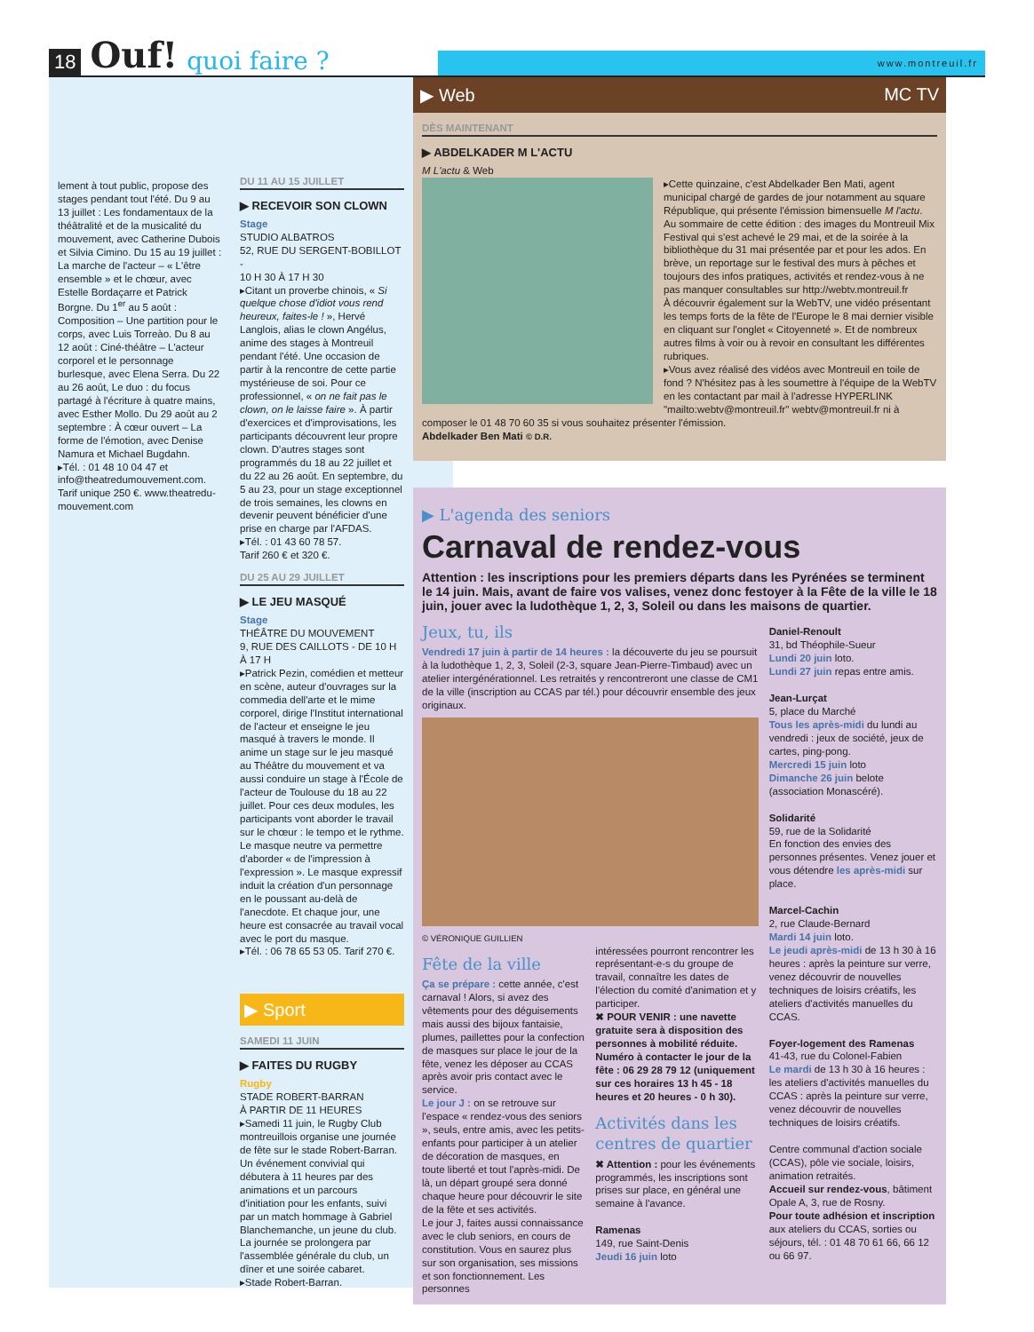18 Ouf! quoi faire ? www.montreuil.fr
lement à tout public, propose des stages pendant tout l'été. Du 9 au 13 juillet : Les fondamentaux de la théâtralité et de la musicalité du mouvement, avec Catherine Dubois et Silvia Cimino. Du 15 au 19 juillet : La marche de l'acteur – « L'être ensemble » et le chœur, avec Estelle Bordaçarre et Patrick Borgne. Du 1<sup>er</sup> au 5 août : Composition – Une partition pour le corps, avec Luis Torreào. Du 8 au 12 août : Ciné-théâtre – L'acteur corporel et le personnage burlesque, avec Elena Serra. Du 22 au 26 août, Le duo : du focus partagé à l'écriture à quatre mains, avec Esther Mollo. Du 29 août au 2 septembre : À cœur ouvert – La forme de l'émotion, avec Denise Namura et Michael Bugdahn.
▸Tél. : 01 48 10 04 47 et info@theatredumouvement.com. Tarif unique 250 €. www.theatredu-mouvement.com
DU 11 AU 15 JUILLET
▶ RECEVOIR SON CLOWN
Stage
STUDIO ALBATROS
52, RUE DU SERGENT-BOBILLOT -
10 H 30 À 17 H 30
▸Citant un proverbe chinois, « Si quelque chose d'idiot vous rend heureux, faites-le ! », Hervé Langlois, alias le clown Angélus, anime des stages à Montreuil pendant l'été. Une occasion de partir à la rencontre de cette partie mystérieuse de soi. Pour ce professionnel, « on ne fait pas le clown, on le laisse faire ». À partir d'exercices et d'improvisations, les participants découvrent leur propre clown. D'autres stages sont programmés du 18 au 22 juillet et du 22 au 26 août. En septembre, du 5 au 23, pour un stage exceptionnel de trois semaines, les clowns en devenir peuvent bénéficier d'une prise en charge par l'AFDAS.
▸Tél. : 01 43 60 78 57.
Tarif 260 € et 320 €.
DU 25 AU 29 JUILLET
▶ LE JEU MASQUÉ
Stage
THÉÂTRE DU MOUVEMENT
9, RUE DES CAILLOTS - DE 10 H À 17 H
▸Patrick Pezin, comédien et metteur en scène, auteur d'ouvrages sur la commedia dell'arte et le mime corporel, dirige l'Institut international de l'acteur et enseigne le jeu masqué à travers le monde. Il anime un stage sur le jeu masqué au Théâtre du mouvement et va aussi conduire un stage à l'École de l'acteur de Toulouse du 18 au 22 juillet. Pour ces deux modules, les participants vont aborder le travail sur le chœur : le tempo et le rythme. Le masque neutre va permettre d'aborder « de l'impression à l'expression ». Le masque expressif induit la création d'un personnage en le poussant au-delà de l'anecdote. Et chaque jour, une heure est consacrée au travail vocal avec le port du masque.
▸Tél. : 06 78 65 53 05. Tarif 270 €.
▶ Sport
SAMEDI 11 JUIN
▶ FAITES DU RUGBY
Rugby
STADE ROBERT-BARRAN
À PARTIR DE 11 HEURES
▸Samedi 11 juin, le Rugby Club montreuillois organise une journée de fête sur le stade Robert-Barran. Un événement convivial qui débutera à 11 heures par des animations et un parcours d'initiation pour les enfants, suivi par un match hommage à Gabriel Blanchemanche, un jeune du club. La journée se prolongera par l'assemblée générale du club, un dîner et une soirée cabaret.
▸Stade Robert-Barran.
▶ Web MC TV
DÈS MAINTENANT
▶ ABDELKADER M L'ACTU
M L'actu & Web
▸Cette quinzaine, c'est Abdelkader Ben Mati, agent municipal chargé de gardes de jour notamment au square République, qui présente l'émission bimensuelle M l'actu. Au sommaire de cette édition : des images du Montreuil Mix Festival qui s'est achevé le 29 mai, et de la soirée à la bibliothèque du 31 mai présentée par et pour les ados. En brève, un reportage sur le festival des murs à pêches et toujours des infos pratiques, activités et rendez-vous à ne pas manquer consultables sur http://webtv.montreuil.fr
À découvrir également sur la WebTV, une vidéo présentant les temps forts de la fête de l'Europe le 8 mai dernier visible en cliquant sur l'onglet « Citoyenneté ». Et de nombreux autres films à voir ou à revoir en consultant les différentes rubriques.
▸Vous avez réalisé des vidéos avec Montreuil en toile de fond ? N'hésitez pas à les soumettre à l'équipe de la WebTV en les contactant par mail à l'adresse HYPERLINK "mailto:webtv@montreuil.fr" webtv@montreuil.fr ni à composer le 01 48 70 60 35 si vous souhaitez présenter l'émission.
Abdelkader Ben Mati © D.R.
▶ L'agenda des seniors
Carnaval de rendez-vous
Attention : les inscriptions pour les premiers départs dans les Pyrénées se terminent le 14 juin. Mais, avant de faire vos valises, venez donc festoyer à la Fête de la ville le 18 juin, jouer avec la ludothèque 1, 2, 3, Soleil ou dans les maisons de quartier.
Jeux, tu, ils
Vendredi 17 juin à partir de 14 heures : la découverte du jeu se poursuit à la ludothèque 1, 2, 3, Soleil (2-3, square Jean-Pierre-Timbaud) avec un atelier intergénérationnel. Les retraités y rencontreront une classe de CM1 de la ville (inscription au CCAS par tél.) pour découvrir ensemble des jeux originaux.
© VÉRONIQUE GUILLIEN
Fête de la ville
Ça se prépare : cette année, c'est carnaval ! Alors, si avez des vêtements pour des déguisements mais aussi des bijoux fantaisie, plumes, paillettes pour la confection de masques sur place le jour de la fête, venez les déposer au CCAS après avoir pris contact avec le service.
Le jour J : on se retrouve sur l'espace « rendez-vous des seniors », seuls, entre amis, avec les petits-enfants pour participer à un atelier de décoration de masques, en toute liberté et tout l'après-midi. De là, un départ groupé sera donné chaque heure pour découvrir le site de la fête et ses activités.
Le jour J, faites aussi connaissance avec le club seniors, en cours de constitution. Vous en saurez plus sur son organisation, ses missions et son fonctionnement. Les personnes
intéressées pourront rencontrer les représentant-e-s du groupe de travail, connaître les dates de l'élection du comité d'animation et y participer.
✖ POUR VENIR : une navette gratuite sera à disposition des personnes à mobilité réduite. Numéro à contacter le jour de la fête : 06 29 28 79 12 (uniquement sur ces horaires 13 h 45 - 18 heures et 20 heures - 0 h 30).
Activités dans les centres de quartier
✖ Attention : pour les événements programmés, les inscriptions sont prises sur place, en général une semaine à l'avance.
Ramenas
149, rue Saint-Denis
Jeudi 16 juin loto
Daniel-Renoult
31, bd Théophile-Sueur
Lundi 20 juin loto.
Lundi 27 juin repas entre amis.
Jean-Lurçat
5, place du Marché
Tous les après-midi du lundi au vendredi : jeux de société, jeux de cartes, ping-pong.
Mercredi 15 juin loto
Dimanche 26 juin belote (association Monascéré).
Solidarité
59, rue de la Solidarité
En fonction des envies des personnes présentes. Venez jouer et vous détendre les après-midi sur place.
Marcel-Cachin
2, rue Claude-Bernard
Mardi 14 juin loto.
Le jeudi après-midi de 13 h 30 à 16 heures : après la peinture sur verre, venez découvrir de nouvelles techniques de loisirs créatifs, les ateliers d'activités manuelles du CCAS.
Foyer-logement des Ramenas
41-43, rue du Colonel-Fabien
Le mardi de 13 h 30 à 16 heures : les ateliers d'activités manuelles du CCAS : après la peinture sur verre, venez découvrir de nouvelles techniques de loisirs créatifs.
Centre communal d'action sociale (CCAS), pôle vie sociale, loisirs, animation retraités.
Accueil sur rendez-vous, bâtiment Opale A, 3, rue de Rosny.
Pour toute adhésion et inscription aux ateliers du CCAS, sorties ou séjours, tél. : 01 48 70 61 66, 66 12 ou 66 97.